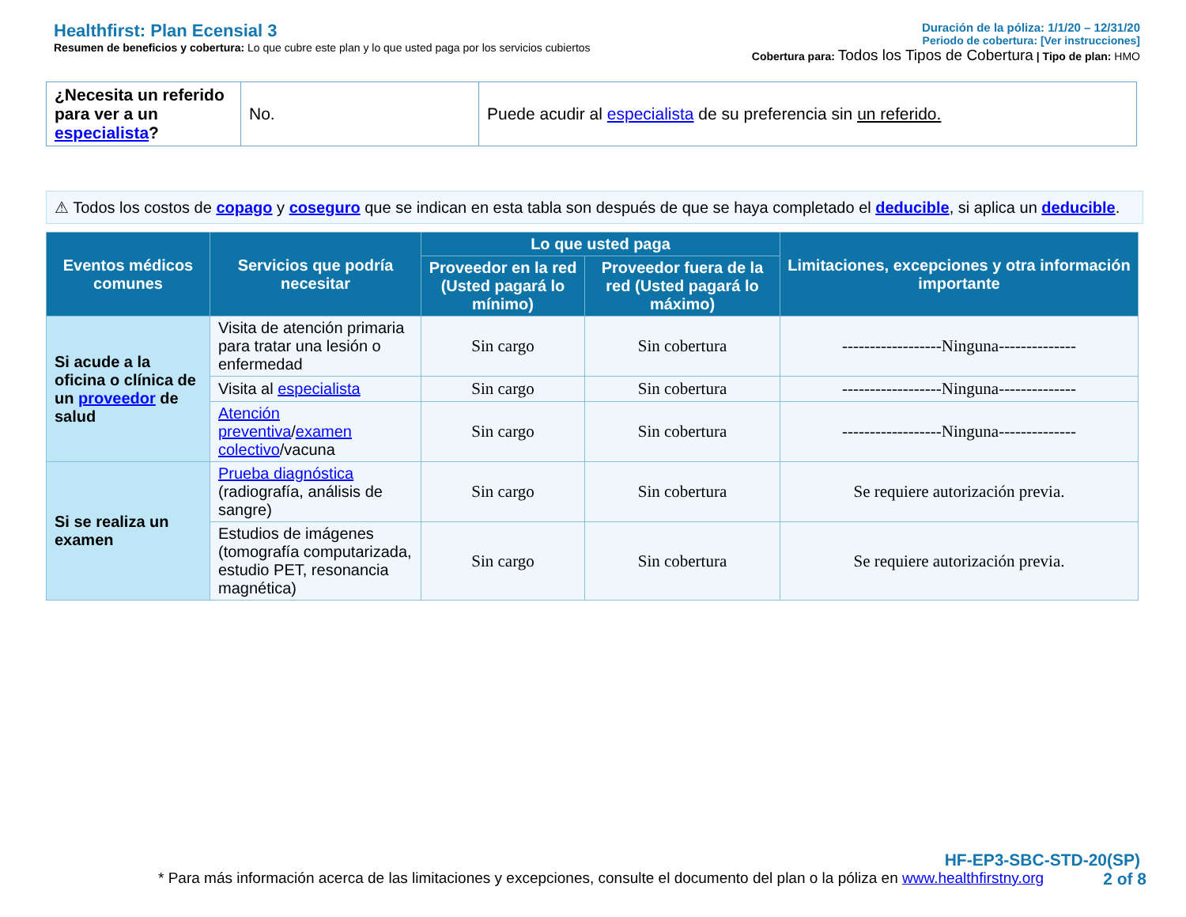Healthfirst: Plan Ecensial 3
Resumen de beneficios y cobertura: Lo que cubre este plan y lo que usted paga por los servicios cubiertos
Duración de la póliza: 1/1/20 – 12/31/20
Periodo de cobertura: [Ver instrucciones]
Cobertura para: Todos los Tipos de Cobertura | Tipo de plan: HMO
| ¿Necesita un referido para ver a un especialista ? | No. | Puede acudir al especialista de su preferencia sin un referido. |
⚠ Todos los costos de copago y coseguro que se indican en esta tabla son después de que se haya completado el deducible, si aplica un deducible.
| Eventos médicos comunes | Servicios que podría necesitar | Lo que usted paga | | Limitaciones, excepciones y otra información importante |
| --- | --- | --- | --- | --- |
| | | Proveedor en la red (Usted pagará lo mínimo) | Proveedor fuera de la red (Usted pagará lo máximo) | |
| Si acude a la oficina o clínica de un proveedor de salud | Visita de atención primaria para tratar una lesión o enfermedad | Sin cargo | Sin cobertura | ------------------Ninguna-------------- |
| | Visita al especialista | Sin cargo | Sin cobertura | ------------------Ninguna-------------- |
| | Atención preventiva / examen colectivo /vacuna | Sin cargo | Sin cobertura | ------------------Ninguna-------------- |
| Si se realiza un examen | Prueba diagnóstica (radiografía, análisis de sangre) | Sin cargo | Sin cobertura | Se requiere autorización previa. |
| | Estudios de imágenes (tomografía computarizada, estudio PET, resonancia magnética) | Sin cargo | Sin cobertura | Se requiere autorización previa. |
HF-EP3-SBC-STD-20(SP)
* Para más información acerca de las limitaciones y excepciones, consulte el documento del plan o la póliza en www.healthfirstny.org 2 of 8